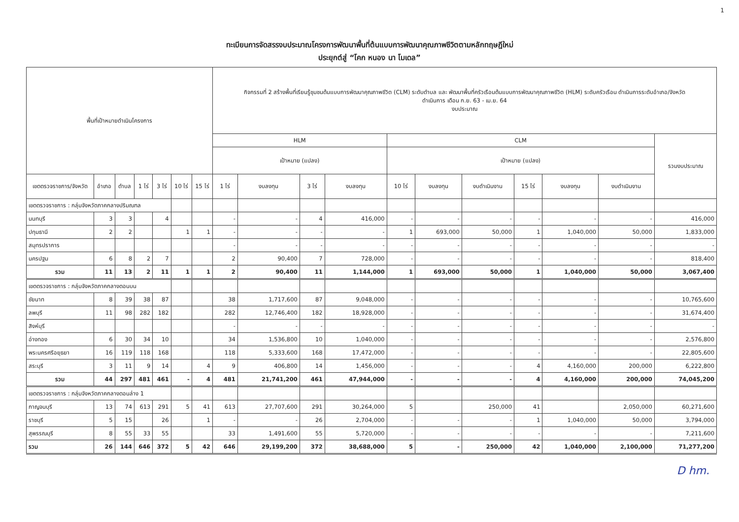1
ทะเบียนการจัดสรรงบประมาณโครงการพัฒนาพื้นที่ต้นแบบการพัฒนาคุณภาพชีวิตตามหลักทฤษฎีใหม่
ประยุกต์สู่ “โคก หนอง นา โมเดล”
| พื้นที่เป้าหมายดำเนินโครงการ | | | | | | | กิจกรรมที่ 2 สร้างพื้นที่เรียนรู้ชุมชนต้นแบบการพัฒนาคุณภาพชีวิต (CLM) ระดับตำบล และ พัฒนาพื้นที่ครัวเรือนต้นแบบการพัฒนาคุณภาพชีวิต (HLM) ระดับครัวเรือน ดำเนินการระดับอำเภอ/จังหวัด ดำเนินการ เดือน ก.ย. 63 - เม.ย. 64 งบประมาณ | | | | | | | | | | |
| --- | --- | --- | --- | --- | --- | --- | --- | --- | --- | --- | --- | --- | --- | --- | --- | --- | --- |
| | | | | | | | HLM | | | | CLM | | | | | | รวมงบประมาณ |
| | | | | | | | เป้าหมาย (แปลง) | | | | เป้าหมาย (แปลง) | | | | | | |
| เขตตรวจราชการ/จังหวัด | อำเภอ | ตำบล | 1 ไร่ | 3 ไร่ | 10 ไร่ | 15 ไร่ | 1 ไร่ | งบลงทุน | 3 ไร่ | งบลงทุน | 10 ไร่ | งบลงทุน | งบดำเนินงาน | 15 ไร่ | งบลงทุน | งบดำเนินงาน | |
| เขตตรวจราชการ : กลุ่มจังหวัดภาคกลางปริมณฑล | | | | | | | | | | | | | | | | | |
| นนทบุรี | 3 | 3 | | 4 | | | - | - | 4 | 416,000 | - | - | - | - | - | - | 416,000 |
| ปทุมธานี | 2 | 2 | | | 1 | 1 | - | - | - | - | 1 | 693,000 | 50,000 | 1 | 1,040,000 | 50,000 | 1,833,000 |
| สมุทรปราการ | | | | | | | - | - | - | - | - | - | - | - | - | - | - |
| นครปฐม | 6 | 8 | 2 | 7 | | | 2 | 90,400 | 7 | 728,000 | - | - | - | - | - | - | 818,400 |
| รวม | 11 | 13 | 2 | 11 | 1 | 1 | 2 | 90,400 | 11 | 1,144,000 | 1 | 693,000 | 50,000 | 1 | 1,040,000 | 50,000 | 3,067,400 |
| เขตตรวจราชการ : กลุ่มจังหวัดภาคกลางตอนบน | | | | | | | | | | | | | | | | | |
| ชัยนาท | 8 | 39 | 38 | 87 | | | 38 | 1,717,600 | 87 | 9,048,000 | - | - | - | - | - | - | 10,765,600 |
| ลพบุรี | 11 | 98 | 282 | 182 | | | 282 | 12,746,400 | 182 | 18,928,000 | - | - | - | - | - | - | 31,674,400 |
| สิงห์บุรี | | | | | | | - | - | - | - | - | - | - | - | - | - | - |
| อ่างทอง | 6 | 30 | 34 | 10 | | | 34 | 1,536,800 | 10 | 1,040,000 | - | - | - | - | - | - | 2,576,800 |
| พระนครศรีอยุธยา | 16 | 119 | 118 | 168 | | | 118 | 5,333,600 | 168 | 17,472,000 | - | - | - | - | - | - | 22,805,600 |
| สระบุรี | 3 | 11 | 9 | 14 | | 4 | 9 | 406,800 | 14 | 1,456,000 | - | - | - | 4 | 4,160,000 | 200,000 | 6,222,800 |
| รวม | 44 | 297 | 481 | 461 | - | 4 | 481 | 21,741,200 | 461 | 47,944,000 | - | - | - | 4 | 4,160,000 | 200,000 | 74,045,200 |
| เขตตรวจราชการ : กลุ่มจังหวัดภาคกลางตอนล่าง 1 | | | | | | | | | | | | | | | | | |
| กาญจนบุรี | 13 | 74 | 613 | 291 | 5 | 41 | 613 | 27,707,600 | 291 | 30,264,000 | 5 | | 250,000 | 41 | | 2,050,000 | 60,271,600 |
| ราชบุรี | 5 | 15 | | 26 | | 1 | - | - | 26 | 2,704,000 | - | - | - | 1 | 1,040,000 | 50,000 | 3,794,000 |
| สุพรรณบุรี | 8 | 55 | 33 | 55 | | | 33 | 1,491,600 | 55 | 5,720,000 | - | - | - | - | - | - | 7,211,600 |
| รวม | 26 | 144 | 646 | 372 | 5 | 42 | 646 | 29,199,200 | 372 | 38,688,000 | 5 | - | 250,000 | 42 | 1,040,000 | 2,100,000 | 71,277,200 |
D hm.